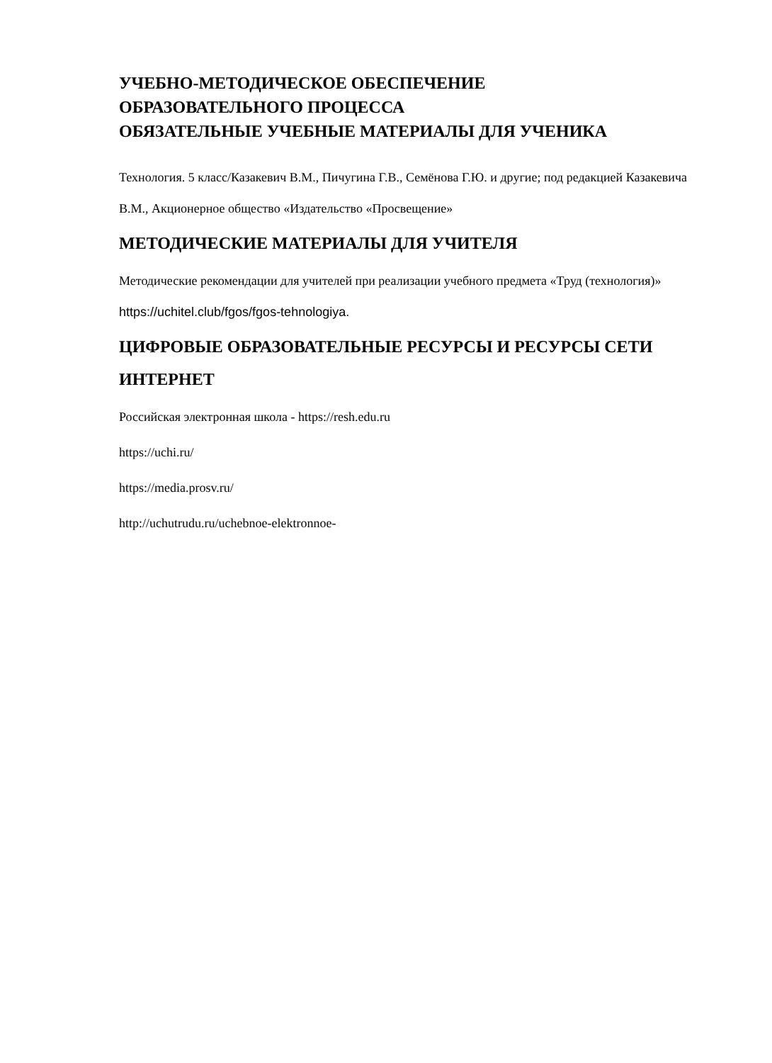УЧЕБНО-МЕТОДИЧЕСКОЕ ОБЕСПЕЧЕНИЕ
ОБРАЗОВАТЕЛЬНОГО ПРОЦЕССА
ОБЯЗАТЕЛЬНЫЕ УЧЕБНЫЕ МАТЕРИАЛЫ ДЛЯ УЧЕНИКА
Технология. 5 класс/Казакевич В.М., Пичугина Г.В., Семёнова Г.Ю. и другие; под редакцией Казакевича В.М., Акционерное общество «Издательство «Просвещение»
МЕТОДИЧЕСКИЕ МАТЕРИАЛЫ ДЛЯ УЧИТЕЛЯ
Методические рекомендации для учителей при реализации учебного предмета «Труд (технология)» https://uchitel.club/fgos/fgos-tehnologiya.
ЦИФРОВЫЕ ОБРАЗОВАТЕЛЬНЫЕ РЕСУРСЫ И РЕСУРСЫ СЕТИ ИНТЕРНЕТ
Российская электронная школа - https://resh.edu.ru
https://uchi.ru/
https://media.prosv.ru/
http://uchutrudu.ru/uchebnoe-elektronnoe-